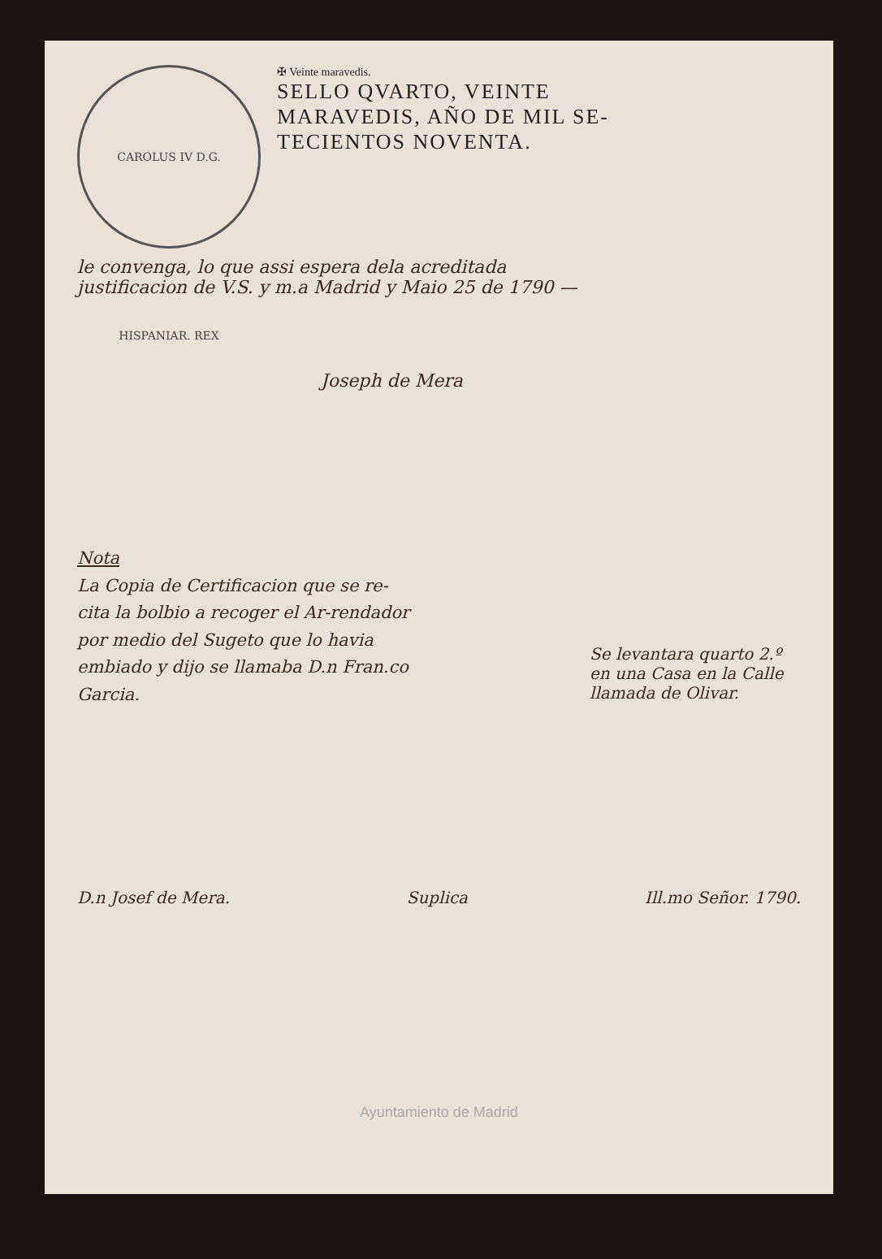CAROLUS IV D.G. HISPANIAR. REX
✠ Veinte maravedis.
SELLO QVARTO, VEINTE
MARAVEDIS, AÑO DE MIL SE-
TECIENTOS NOVENTA.
le convenga, lo que assi espera dela acreditada
justificacion de V.S. y m.a Madrid y Maio 25 de 1790 —
Joseph de Mera
Nota
La Copia de Certificacion que se re-cita la bolbio a recoger el Ar-rendador por medio del Sugeto que lo havia embiado y dijo se llamaba D.n Fran.co Garcia.
Se levantara quarto 2.º en una Casa en la Calle llamada de Olivar.
D.n Josef de Mera. Suplica Ill.mo Señor. 1790.
Ayuntamiento de Madrid